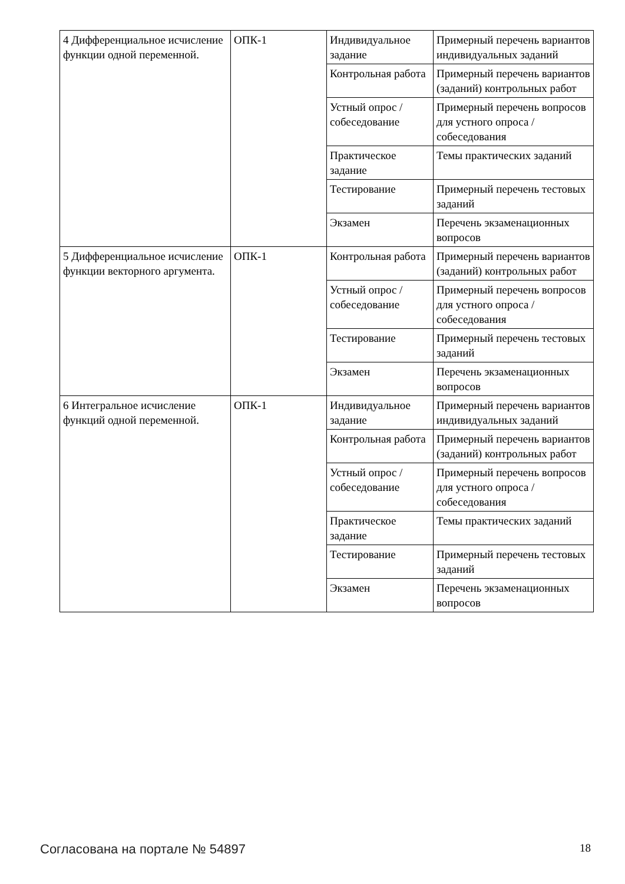| 4 Дифференциальное исчисление функции одной переменной. | ОПК-1 | Индивидуальное задание | Примерный перечень вариантов индивидуальных заданий |
| | | Контрольная работа | Примерный перечень вариантов (заданий) контрольных работ |
| | | Устный опрос / собеседование | Примерный перечень вопросов для устного опроса / собеседования |
| | | Практическое задание | Темы практических заданий |
| | | Тестирование | Примерный перечень тестовых заданий |
| | | Экзамен | Перечень экзаменационных вопросов |
| 5 Дифференциальное исчисление функции векторного аргумента. | ОПК-1 | Контрольная работа | Примерный перечень вариантов (заданий) контрольных работ |
| | | Устный опрос / собеседование | Примерный перечень вопросов для устного опроса / собеседования |
| | | Тестирование | Примерный перечень тестовых заданий |
| | | Экзамен | Перечень экзаменационных вопросов |
| 6 Интегральное исчисление функций одной переменной. | ОПК-1 | Индивидуальное задание | Примерный перечень вариантов индивидуальных заданий |
| | | Контрольная работа | Примерный перечень вариантов (заданий) контрольных работ |
| | | Устный опрос / собеседование | Примерный перечень вопросов для устного опроса / собеседования |
| | | Практическое задание | Темы практических заданий |
| | | Тестирование | Примерный перечень тестовых заданий |
| | | Экзамен | Перечень экзаменационных вопросов |
Согласована на портале № 54897 18